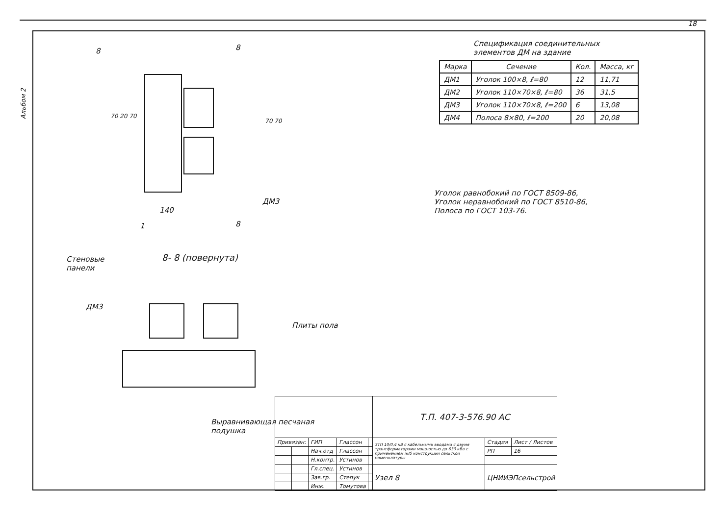18
Альбом 2
8 8
70 20 70
70 70
ДМ3
140
1 8
8- 8 (повернута)
Стеновые
панели
ДМ3
Плиты пола
Выравнивающая песчаная
подушка
Спецификация соединительных
элементов ДМ на здание
| Марка | Сечение | Кол. | Масса, кг |
| --- | --- | --- | --- |
| ДМ1 | Уголок 100×8, ℓ=80 | 12 | 11,71 |
| ДМ2 | Уголок 110×70×8, ℓ=80 | 36 | 31,5 |
| ДМ3 | Уголок 110×70×8, ℓ=200 | 6 | 13,08 |
| ДМ4 | Полоса 8×80, ℓ=200 | 20 | 20,08 |
Уголок равнобокий по ГОСТ 8509-86,
Уголок неравнобокий по ГОСТ 8510-86,
Полоса по ГОСТ 103-76.
| | | | | | Т.П. 407-3-576.90 АС | | |
| Привязан: | | ГИП | Глассон | | ЗТП 10/0,4 кВ с кабельными вводами с двумя трансформаторами мощностью до 630 кВа с применением ж/б конструкций сельской номенклатуры | Стадия | Лист / Листов |
| | | Нач.отд | Глассон | | | РП | 16 |
| | | Н.контр. | Устинов | | | | |
| | | Гл.спец. | Устинов | | Узел 8 | ЦНИИЭПсельстрой | |
| | | Зав.гр. | Степук | | | | |
| | | Инж. | Томутова | | | | |